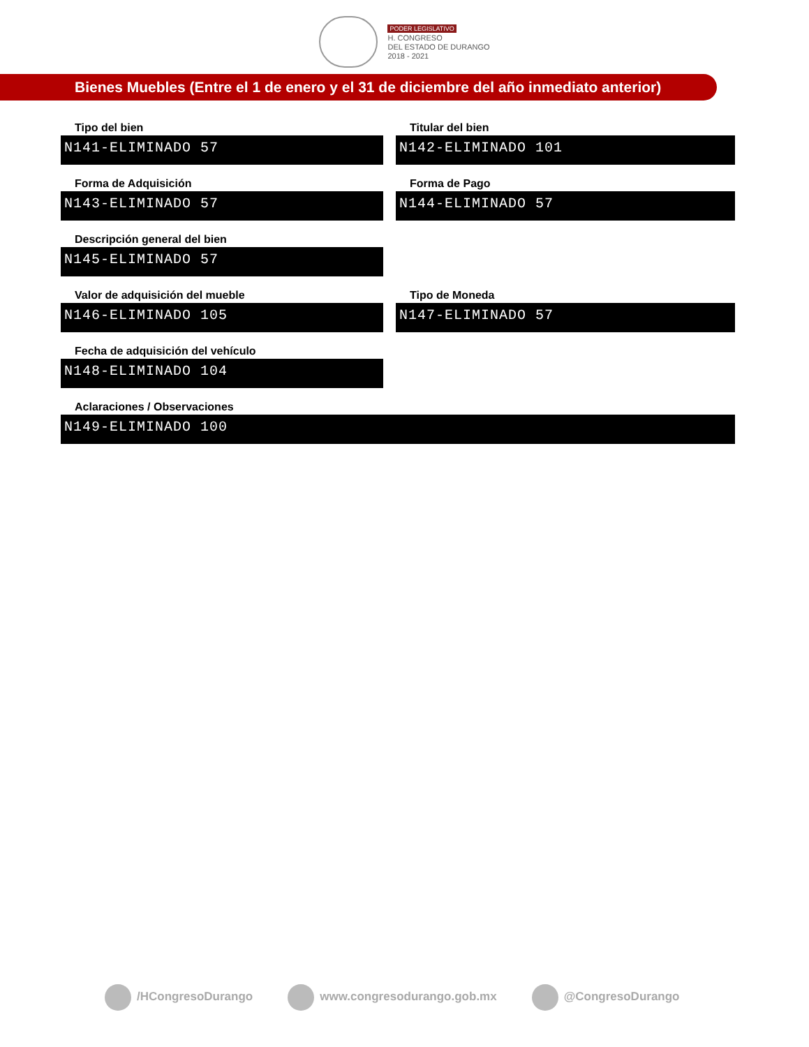PODER LEGISLATIVO
H. CONGRESO
DEL ESTADO DE DURANGO
2018 - 2021
Bienes Muebles (Entre el 1 de enero y el 31 de diciembre del año inmediato anterior)
Tipo del bien
N141-ELIMINADO 57
Titular del bien
N142-ELIMINADO 101
Forma de Adquisición
N143-ELIMINADO 57
Forma de Pago
N144-ELIMINADO 57
Descripción general del bien
N145-ELIMINADO 57
Valor de adquisición del mueble
N146-ELIMINADO 105
Tipo de Moneda
N147-ELIMINADO 57
Fecha de adquisición del vehículo
N148-ELIMINADO 104
Aclaraciones / Observaciones
N149-ELIMINADO 100
/HCongresoDurango www.congresodurango.gob.mx @CongresoDurango